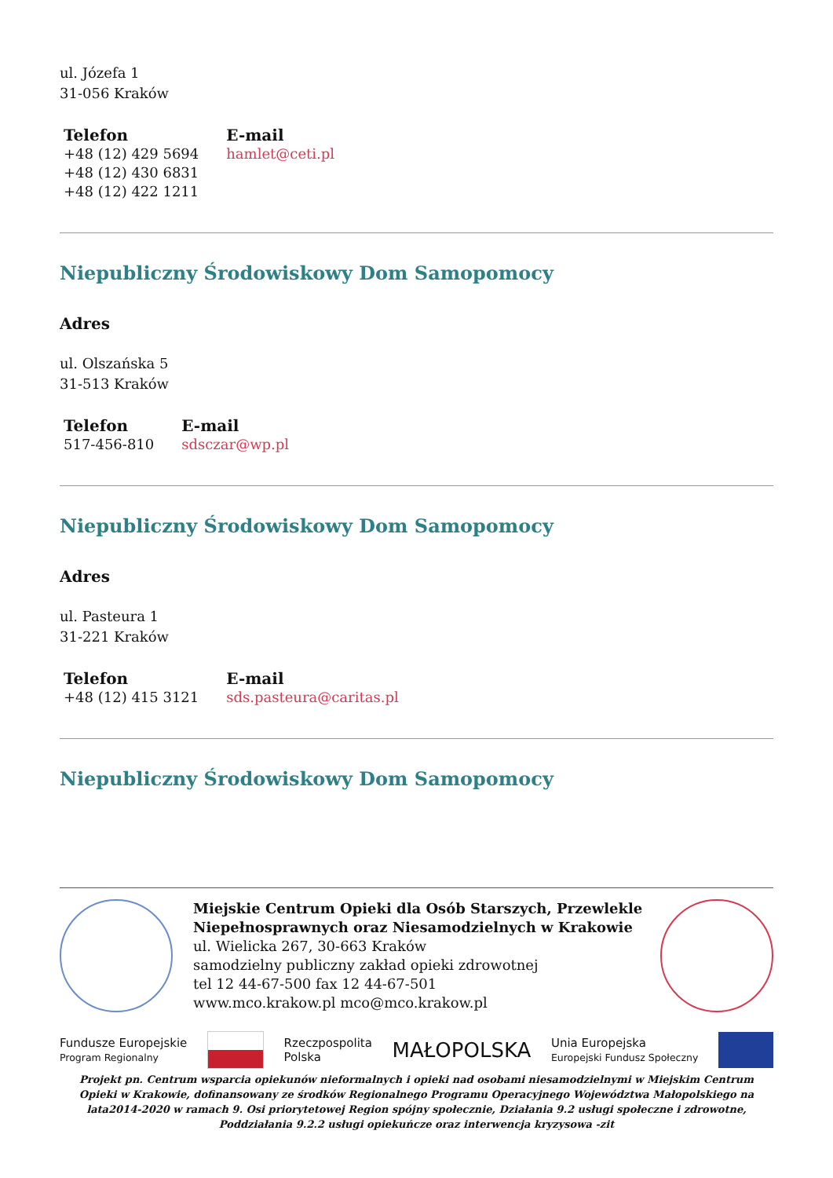ul. Józefa 1
31-056 Kraków
| Telefon | E-mail |
| --- | --- |
| +48 (12) 429 5694 +48 (12) 430 6831 +48 (12) 422 1211 | hamlet@ceti.pl |
Niepubliczny Środowiskowy Dom Samopomocy
Adres
ul. Olszańska 5
31-513 Kraków
| Telefon | E-mail |
| --- | --- |
| 517-456-810 | sdsczar@wp.pl |
Niepubliczny Środowiskowy Dom Samopomocy
Adres
ul. Pasteura 1
31-221 Kraków
| Telefon | E-mail |
| --- | --- |
| +48 (12) 415 3121 | sds.pasteura@caritas.pl |
Niepubliczny Środowiskowy Dom Samopomocy
Miejskie Centrum Opieki dla Osób Starszych, Przewlekle Niepełnosprawnych oraz Niesamodzielnych w Krakowie
ul. Wielicka 267, 30-663 Kraków
samodzielny publiczny zakład opieki zdrowotnej
tel 12 44-67-500 fax 12 44-67-501
www.mco.krakow.pl mco@mco.krakow.pl
Fundusze Europejskie
Program Regionalny Rzeczpospolita
Polska MAŁOPOLSKA Unia Europejska
Europejski Fundusz Społeczny
Projekt pn. Centrum wsparcia opiekunów nieformalnych i opieki nad osobami niesamodzielnymi w Miejskim Centrum Opieki w Krakowie, dofinansowany ze środków Regionalnego Programu Operacyjnego Województwa Małopolskiego na lata2014-2020 w ramach 9. Osi priorytetowej Region spójny społecznie, Działania 9.2 usługi społeczne i zdrowotne, Poddziałania 9.2.2 usługi opiekuńcze oraz interwencja kryzysowa -zit